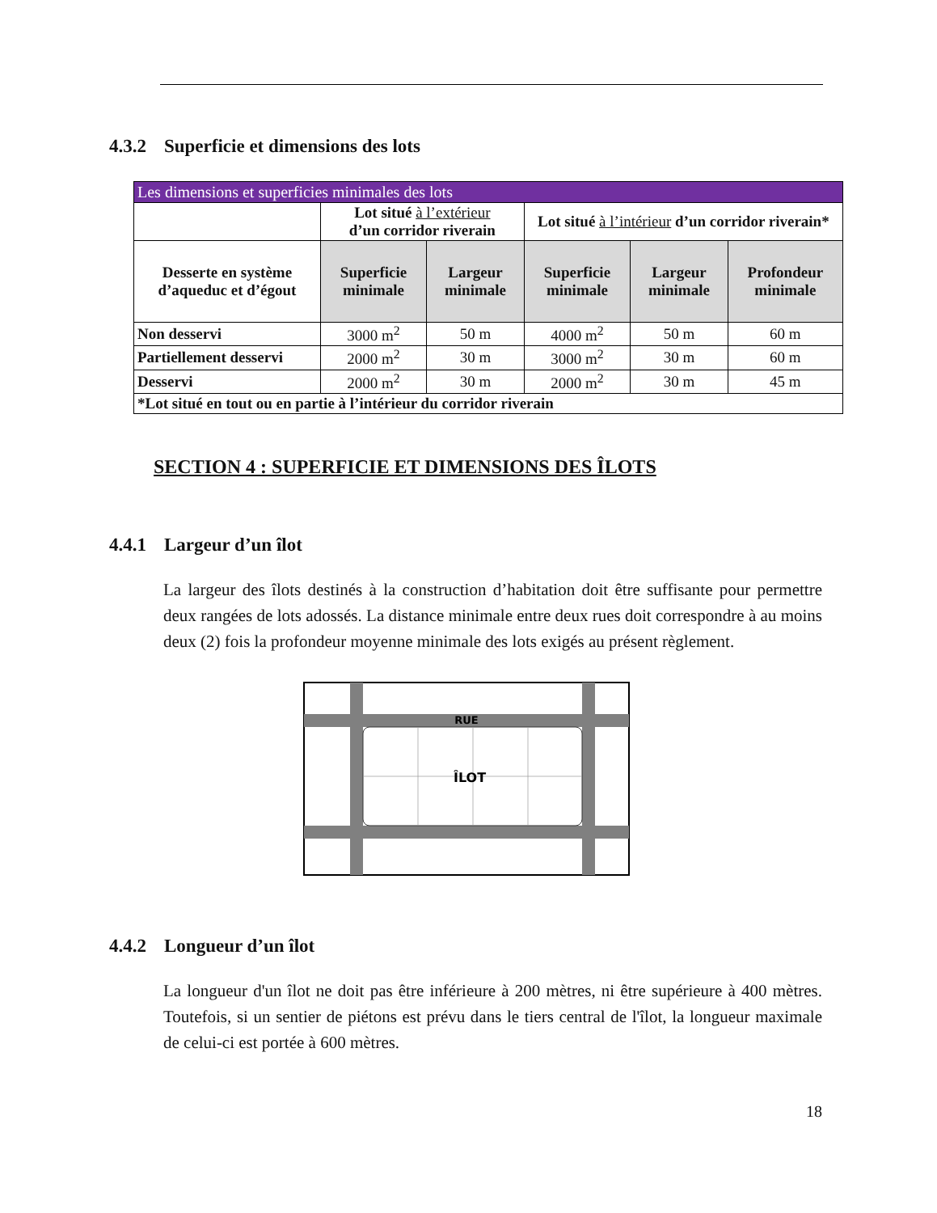4.3.2 Superficie et dimensions des lots
| Les dimensions et superficies minimales des lots | | | | | |
| --- | --- | --- | --- | --- | --- |
| | Lot situé à l’extérieur d’un corridor riverain | | Lot situé à l’intérieur d’un corridor riverain* | | |
| Desserte en système d’aqueduc et d’égout | Superficie minimale | Largeur minimale | Superficie minimale | Largeur minimale | Profondeur minimale |
| Non desservi | 3000 m<sup>2</sup> | 50 m | 4000 m<sup>2</sup> | 50 m | 60 m |
| Partiellement desservi | 2000 m<sup>2</sup> | 30 m | 3000 m<sup>2</sup> | 30 m | 60 m |
| Desservi | 2000 m<sup>2</sup> | 30 m | 2000 m<sup>2</sup> | 30 m | 45 m |
| *Lot situé en tout ou en partie à l’intérieur du corridor riverain | | | | | |
SECTION 4 : SUPERFICIE ET DIMENSIONS DES ÎLOTS
4.4.1 Largeur d’un îlot
La largeur des îlots destinés à la construction d’habitation doit être suffisante pour permettre deux rangées de lots adossés. La distance minimale entre deux rues doit correspondre à au moins deux (2) fois la profondeur moyenne minimale des lots exigés au présent règlement.
RUE
ÎLOT
4.4.2 Longueur d’un îlot
La longueur d'un îlot ne doit pas être inférieure à 200 mètres, ni être supérieure à 400 mètres. Toutefois, si un sentier de piétons est prévu dans le tiers central de l'îlot, la longueur maximale de celui-ci est portée à 600 mètres.
18